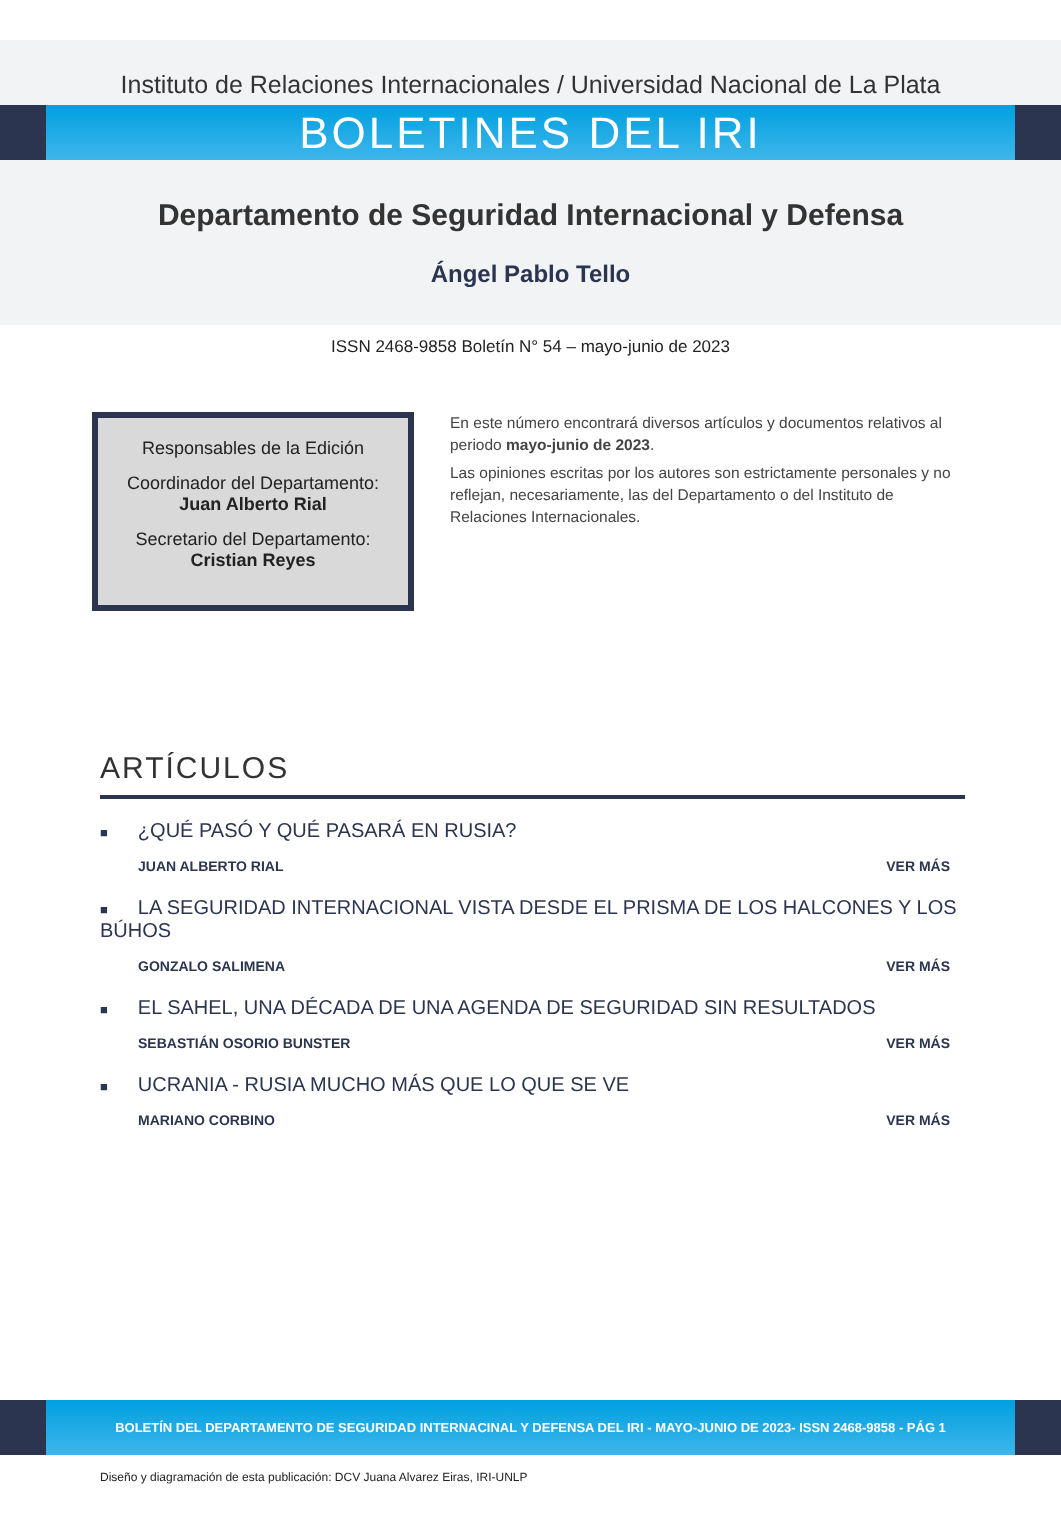Instituto de Relaciones Internacionales / Universidad Nacional de La Plata
BOLETINES DEL IRI
Departamento de Seguridad Internacional y Defensa
Ángel Pablo Tello
ISSN 2468-9858 Boletín N° 54 – mayo-junio de 2023
Responsables de la Edición
Coordinador del Departamento:
Juan Alberto Rial
Secretario del Departamento:
Cristian Reyes
En este número encontrará diversos artículos y documentos relativos al periodo mayo-junio de 2023.
Las opiniones escritas por los autores son estrictamente personales y no reflejan, necesariamente, las del Departamento o del Instituto de Relaciones Internacionales.
ARTÍCULOS
■ ¿QUÉ PASÓ Y QUÉ PASARÁ EN RUSIA?
JUAN ALBERTO RIAL VER MÁS
■ LA SEGURIDAD INTERNACIONAL VISTA DESDE EL PRISMA DE LOS HALCONES Y LOS BÚHOS
GONZALO SALIMENA VER MÁS
■ EL SAHEL, UNA DÉCADA DE UNA AGENDA DE SEGURIDAD SIN RESULTADOS
SEBASTIÁN OSORIO BUNSTER VER MÁS
■ UCRANIA - RUSIA MUCHO MÁS QUE LO QUE SE VE
MARIANO CORBINO VER MÁS
BOLETÍN DEL DEPARTAMENTO DE SEGURIDAD INTERNACINAL Y DEFENSA DEL IRI - MAYO-JUNIO DE 2023- ISSN 2468-9858 - PÁG 1
Diseño y diagramación de esta publicación: DCV Juana Alvarez Eiras, IRI-UNLP